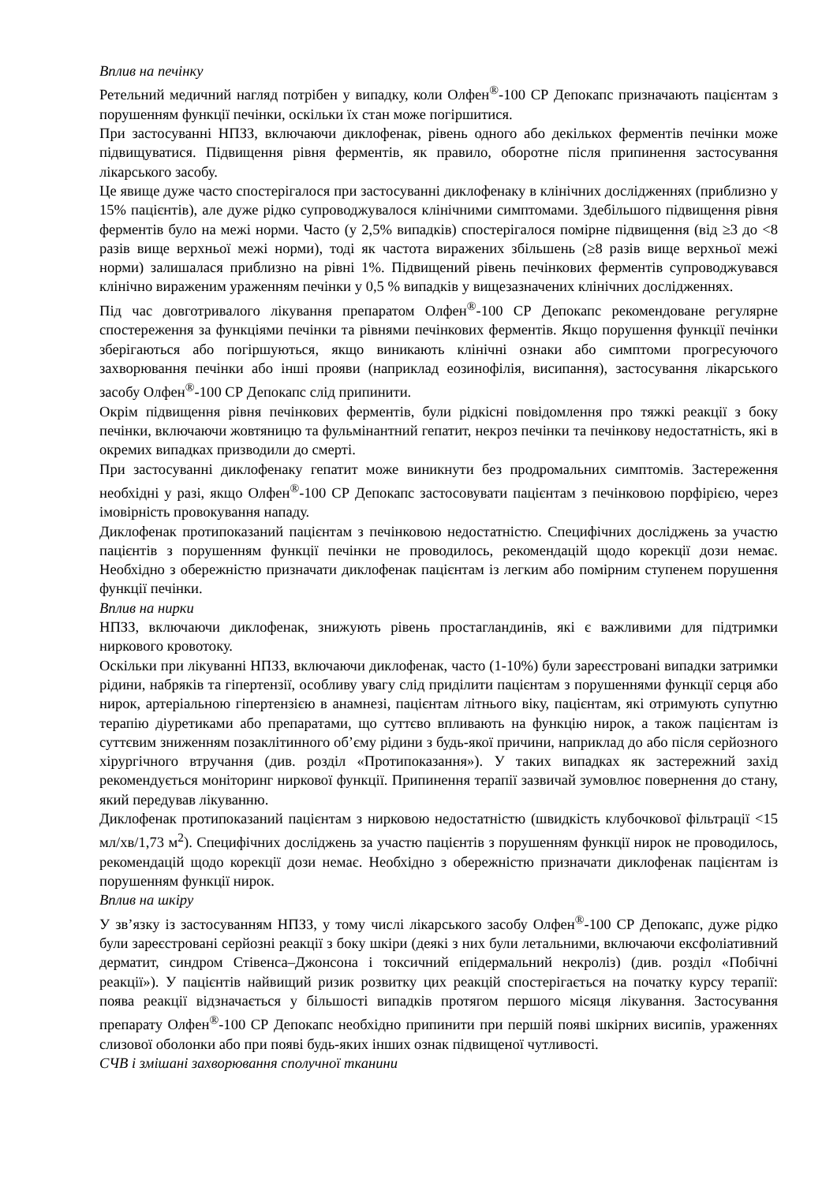Вплив на печінку
Ретельний медичний нагляд потрібен у випадку, коли Олфен<sup>®</sup>-100 СР Депокапс призначають пацієнтам з порушенням функції печінки, оскільки їх стан може погіршитися.
При застосуванні НПЗЗ, включаючи диклофенак, рівень одного або декількох ферментів печінки може підвищуватися. Підвищення рівня ферментів, як правило, оборотне після припинення застосування лікарського засобу.
Це явище дуже часто спостерігалося при застосуванні диклофенаку в клінічних дослідженнях (приблизно у 15% пацієнтів), але дуже рідко супроводжувалося клінічними симптомами. Здебільшого підвищення рівня ферментів було на межі норми. Часто (у 2,5% випадків) спостерігалося помірне підвищення (від ≥3 до <8 разів вище верхньої межі норми), тоді як частота виражених збільшень (≥8 разів вище верхньої межі норми) залишалася приблизно на рівні 1%. Підвищений рівень печінкових ферментів супроводжувався клінічно вираженим ураженням печінки у 0,5 % випадків у вищезазначених клінічних дослідженнях.
Під час довготривалого лікування препаратом Олфен<sup>®</sup>-100 СР Депокапс рекомендоване регулярне спостереження за функціями печінки та рівнями печінкових ферментів. Якщо порушення функції печінки зберігаються або погіршуються, якщо виникають клінічні ознаки або симптоми прогресуючого захворювання печінки або інші прояви (наприклад еозинофілія, висипання), застосування лікарського засобу Олфен<sup>®</sup>-100 СР Депокапс слід припинити.
Окрім підвищення рівня печінкових ферментів, були рідкісні повідомлення про тяжкі реакції з боку печінки, включаючи жовтяницю та фульмінантний гепатит, некроз печінки та печінкову недостатність, які в окремих випадках призводили до смерті.
При застосуванні диклофенаку гепатит може виникнути без продромальних симптомів. Застереження необхідні у разі, якщо Олфен<sup>®</sup>-100 СР Депокапс застосовувати пацієнтам з печінковою порфірією, через імовірність провокування нападу.
Диклофенак протипоказаний пацієнтам з печінковою недостатністю. Специфічних досліджень за участю пацієнтів з порушенням функції печінки не проводилось, рекомендацій щодо корекції дози немає. Необхідно з обережністю призначати диклофенак пацієнтам із легким або помірним ступенем порушення функції печінки.
Вплив на нирки
НПЗЗ, включаючи диклофенак, знижують рівень простагландинів, які є важливими для підтримки ниркового кровотоку.
Оскільки при лікуванні НПЗЗ, включаючи диклофенак, часто (1-10%) були зареєстровані випадки затримки рідини, набряків та гіпертензії, особливу увагу слід приділити пацієнтам з порушеннями функції серця або нирок, артеріальною гіпертензією в анамнезі, пацієнтам літнього віку, пацієнтам, які отримують супутню терапію діуретиками або препаратами, що суттєво впливають на функцію нирок, а також пацієнтам із суттєвим зниженням позаклітинного об’єму рідини з будь-якої причини, наприклад до або після серйозного хірургічного втручання (див. розділ «Протипоказання»). У таких випадках як застережний захід рекомендується моніторинг ниркової функції. Припинення терапії зазвичай зумовлює повернення до стану, який передував лікуванню.
Диклофенак протипоказаний пацієнтам з нирковою недостатністю (швидкість клубочкової фільтрації <15 мл/хв/1,73 м<sup>2</sup>). Специфічних досліджень за участю пацієнтів з порушенням функції нирок не проводилось, рекомендацій щодо корекції дози немає. Необхідно з обережністю призначати диклофенак пацієнтам із порушенням функції нирок.
Вплив на шкіру
У зв’язку із застосуванням НПЗЗ, у тому числі лікарського засобу Олфен<sup>®</sup>-100 СР Депокапс, дуже рідко були зареєстровані серйозні реакції з боку шкіри (деякі з них були летальними, включаючи ексфоліативний дерматит, синдром Стівенса–Джонсона і токсичний епідермальний некроліз) (див. розділ «Побічні реакції»). У пацієнтів найвищий ризик розвитку цих реакцій спостерігається на початку курсу терапії: поява реакції відзначається у більшості випадків протягом першого місяця лікування. Застосування препарату Олфен<sup>®</sup>-100 СР Депокапс необхідно припинити при першій появі шкірних висипів, ураженнях слизової оболонки або при появі будь-яких інших ознак підвищеної чутливості.
СЧВ і змішані захворювання сполучної тканини